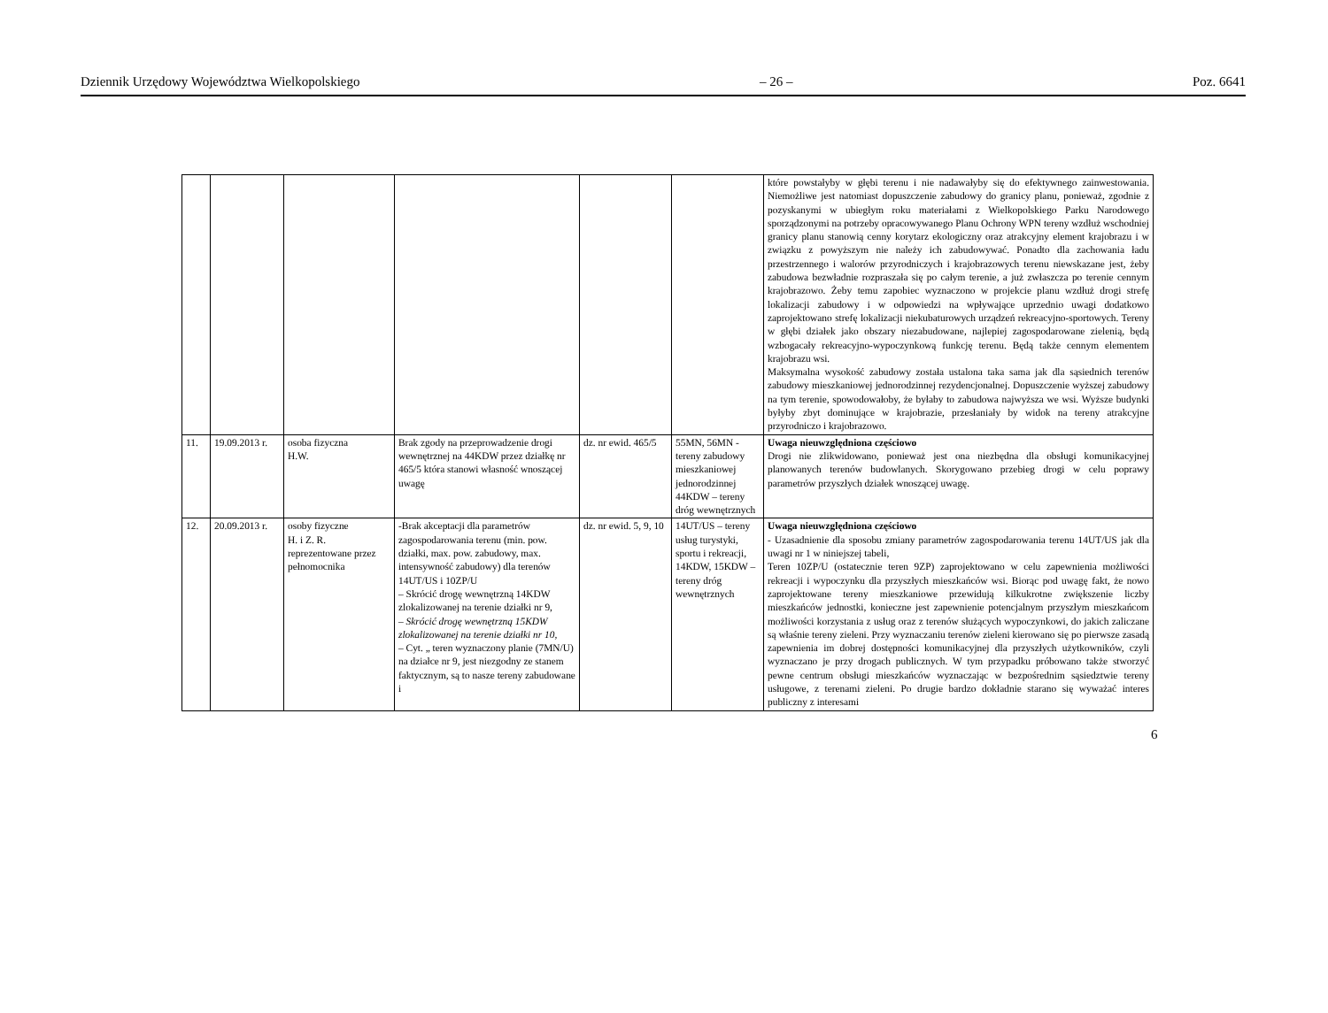Dziennik Urzędowy Województwa Wielkopolskiego – 26 – Poz. 6641
| | | | | | | które powstałyby w głębi terenu i nie nadawałyby się do efektywnego zainwestowania. Niemożliwe jest natomiast dopuszczenie zabudowy do granicy planu, ponieważ, zgodnie z pozyskanymi w ubiegłym roku materiałami z Wielkopolskiego Parku Narodowego sporządzonymi na potrzeby opracowywanego Planu Ochrony WPN tereny wzdłuż wschodniej granicy planu stanowią cenny korytarz ekologiczny oraz atrakcyjny element krajobrazu i w związku z powyższym nie należy ich zabudowywać. Ponadto dla zachowania ładu przestrzennego i walorów przyrodniczych i krajobrazowych terenu niewskazane jest, żeby zabudowa bezwładnie rozpraszała się po całym terenie, a już zwłaszcza po terenie cennym krajobrazowo. Żeby temu zapobiec wyznaczono w projekcie planu wzdłuż drogi strefę lokalizacji zabudowy i w odpowiedzi na wpływające uprzednio uwagi dodatkowo zaprojektowano strefę lokalizacji niekubaturowych urządzeń rekreacyjno-sportowych. Tereny w głębi działek jako obszary niezabudowane, najlepiej zagospodarowane zielenią, będą wzbogacały rekreacyjno-wypoczynkową funkcję terenu. Będą także cennym elementem krajobrazu wsi. Maksymalna wysokość zabudowy została ustalona taka sama jak dla sąsiednich terenów zabudowy mieszkaniowej jednorodzinnej rezydencjonalnej. Dopuszczenie wyższej zabudowy na tym terenie, spowodowałoby, że byłaby to zabudowa najwyższa we wsi. Wyższe budynki byłyby zbyt dominujące w krajobrazie, przesłaniały by widok na tereny atrakcyjne przyrodniczo i krajobrazowo. |
| 11. | 19.09.2013 r. | osoba fizyczna H.W. | Brak zgody na przeprowadzenie drogi wewnętrznej na 44KDW przez działkę nr 465/5 która stanowi własność wnoszącej uwagę | dz. nr ewid. 465/5 | 55MN, 56MN - tereny zabudowy mieszkaniowej jednorodzinnej 44KDW – tereny dróg wewnętrznych | Uwaga nieuwzględniona częściowo Drogi nie zlikwidowano, ponieważ jest ona niezbędna dla obsługi komunikacyjnej planowanych terenów budowlanych. Skorygowano przebieg drogi w celu poprawy parametrów przyszłych działek wnoszącej uwagę. |
| 12. | 20.09.2013 r. | osoby fizyczne H. i Z. R. reprezentowane przez pełnomocnika | -Brak akceptacji dla parametrów zagospodarowania terenu (min. pow. działki, max. pow. zabudowy, max. intensywność zabudowy) dla terenów 14UT/US i 10ZP/U – Skrócić drogę wewnętrzną 14KDW zlokalizowanej na terenie działki nr 9, – Skrócić drogę wewnętrzną 15KDW zlokalizowanej na terenie działki nr 10, – Cyt. „ teren wyznaczony planie (7MN/U) na działce nr 9, jest niezgodny ze stanem faktycznym, są to nasze tereny zabudowane i | dz. nr ewid. 5, 9, 10 | 14UT/US – tereny usług turystyki, sportu i rekreacji, 14KDW, 15KDW – tereny dróg wewnętrznych | Uwaga nieuwzględniona częściowo - Uzasadnienie dla sposobu zmiany parametrów zagospodarowania terenu 14UT/US jak dla uwagi nr 1 w niniejszej tabeli, Teren 10ZP/U (ostatecznie teren 9ZP) zaprojektowano w celu zapewnienia możliwości rekreacji i wypoczynku dla przyszłych mieszkańców wsi. Biorąc pod uwagę fakt, że nowo zaprojektowane tereny mieszkaniowe przewidują kilkukrotne zwiększenie liczby mieszkańców jednostki, konieczne jest zapewnienie potencjalnym przyszłym mieszkańcom możliwości korzystania z usług oraz z terenów służących wypoczynkowi, do jakich zaliczane są właśnie tereny zieleni. Przy wyznaczaniu terenów zieleni kierowano się po pierwsze zasadą zapewnienia im dobrej dostępności komunikacyjnej dla przyszłych użytkowników, czyli wyznaczano je przy drogach publicznych. W tym przypadku próbowano także stworzyć pewne centrum obsługi mieszkańców wyznaczając w bezpośrednim sąsiedztwie tereny usługowe, z terenami zieleni. Po drugie bardzo dokładnie starano się wyważać interes publiczny z interesami |
6